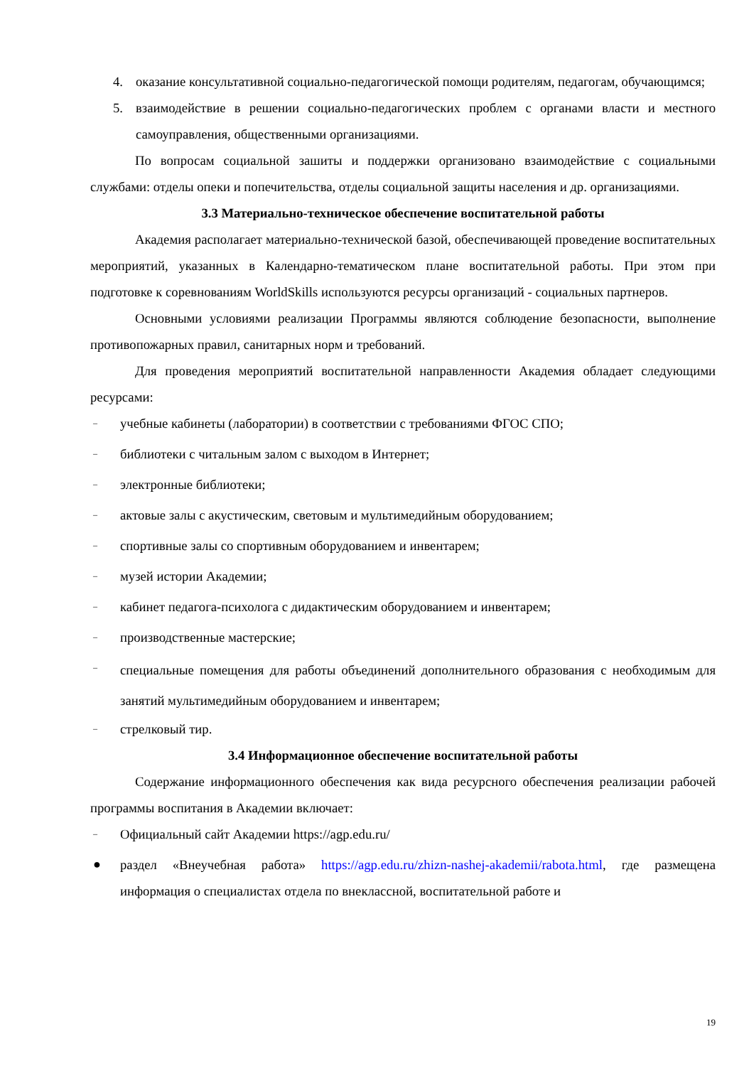4. оказание консультативной социально-педагогической помощи родителям, педагогам, обучающимся;
5. взаимодействие в решении социально-педагогических проблем с органами власти и местного самоуправления, общественными организациями.
По вопросам социальной зашиты и поддержки организовано взаимодействие с социальными службами: отделы опеки и попечительства, отделы социальной защиты населения и др. организациями.
3.3 Материально-техническое обеспечение воспитательной работы
Академия располагает материально-технической базой, обеспечивающей проведение воспитательных мероприятий, указанных в Календарно-тематическом плане воспитательной работы. При этом при подготовке к соревнованиям WorldSkills используются ресурсы организаций - социальных партнеров.
Основными условиями реализации Программы являются соблюдение безопасности, выполнение противопожарных правил, санитарных норм и требований.
Для проведения мероприятий воспитательной направленности Академия обладает следующими ресурсами:
– учебные кабинеты (лаборатории) в соответствии с требованиями ФГОС СПО;
– библиотеки с читальным залом с выходом в Интернет;
– электронные библиотеки;
– актовые залы с акустическим, световым и мультимедийным оборудованием;
– спортивные залы со спортивным оборудованием и инвентарем;
– музей истории Академии;
– кабинет педагога-психолога с дидактическим оборудованием и инвентарем;
– производственные мастерские;
– специальные помещения для работы объединений дополнительного образования с необходимым для занятий мультимедийным оборудованием и инвентарем;
– стрелковый тир.
3.4 Информационное обеспечение воспитательной работы
Содержание информационного обеспечения как вида ресурсного обеспечения реализации рабочей программы воспитания в Академии включает:
– Официальный сайт Академии https://agp.edu.ru/
● раздел «Внеучебная работа» https://agp.edu.ru/zhizn-nashej-akademii/rabota.html, где размещена информация о специалистах отдела по внеклассной, воспитательной работе и
19